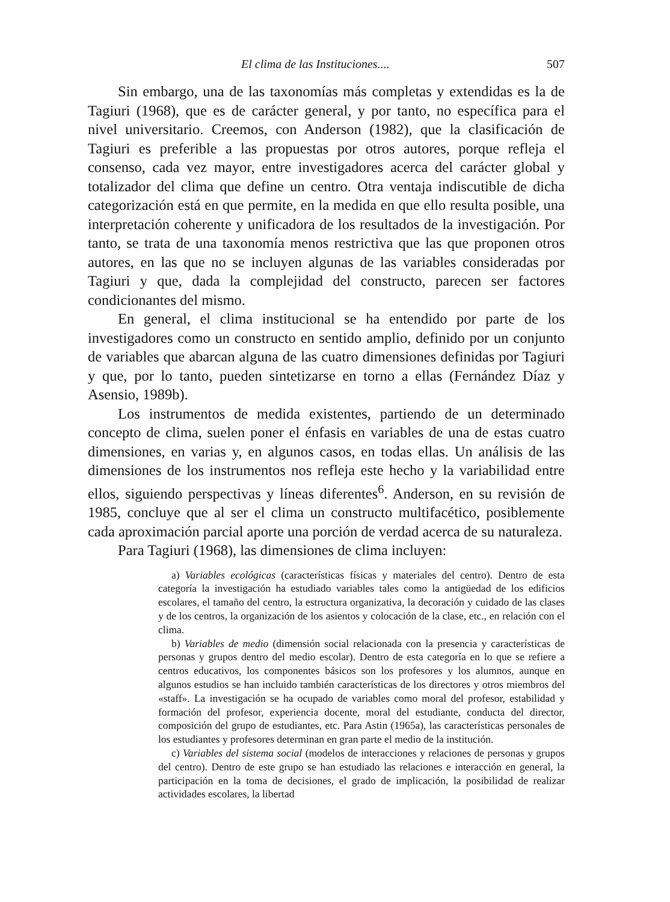El clima de las Instituciones.... 507
Sin embargo, una de las taxonomías más completas y extendidas es la de Tagiuri (1968), que es de carácter general, y por tanto, no específica para el nivel universitario. Creemos, con Anderson (1982), que la clasificación de Tagiuri es preferible a las propuestas por otros autores, porque refleja el consenso, cada vez mayor, entre investigadores acerca del carácter global y totalizador del clima que define un centro. Otra ventaja indiscutible de dicha categorización está en que permite, en la medida en que ello resulta posible, una interpretación coherente y unificadora de los resultados de la investigación. Por tanto, se trata de una taxonomía menos restrictiva que las que proponen otros autores, en las que no se incluyen algunas de las variables consideradas por Tagiuri y que, dada la complejidad del constructo, parecen ser factores condicionantes del mismo.
En general, el clima institucional se ha entendido por parte de los investigadores como un constructo en sentido amplio, definido por un conjunto de variables que abarcan alguna de las cuatro dimensiones definidas por Tagiuri y que, por lo tanto, pueden sintetizarse en torno a ellas (Fernández Díaz y Asensio, 1989b).
Los instrumentos de medida existentes, partiendo de un determinado concepto de clima, suelen poner el énfasis en variables de una de estas cuatro dimensiones, en varias y, en algunos casos, en todas ellas. Un análisis de las dimensiones de los instrumentos nos refleja este hecho y la variabilidad entre ellos, siguiendo perspectivas y líneas diferentes<sup>6</sup>. Anderson, en su revisión de 1985, concluye que al ser el clima un constructo multifacético, posiblemente cada aproximación parcial aporte una porción de verdad acerca de su naturaleza.
Para Tagiuri (1968), las dimensiones de clima incluyen:
a) Variables ecológicas (características físicas y materiales del centro). Dentro de esta categoría la investigación ha estudiado variables tales como la antigüedad de los edificios escolares, el tamaño del centro, la estructura organizativa, la decoración y cuidado de las clases y de los centros, la organización de los asientos y colocación de la clase, etc., en relación con el clima.
b) Variables de medio (dimensión social relacionada con la presencia y características de personas y grupos dentro del medio escolar). Dentro de esta categoría en lo que se refiere a centros educativos, los componentes básicos son los profesores y los alumnos, aunque en algunos estudios se han incluido también características de los directores y otros miembros del «staff». La investigación se ha ocupado de variables como moral del profesor, estabilidad y formación del profesor, experiencia docente, moral del estudiante, conducta del director, composición del grupo de estudiantes, etc. Para Astin (1965a), las características personales de los estudiantes y profesores determinan en gran parte el medio de la institución.
c) Variables del sistema social (modelos de interacciones y relaciones de personas y grupos del centro). Dentro de este grupo se han estudiado las relaciones e interacción en general, la participación en la toma de decisiones, el grado de implicación, la posibilidad de realizar actividades escolares, la libertad